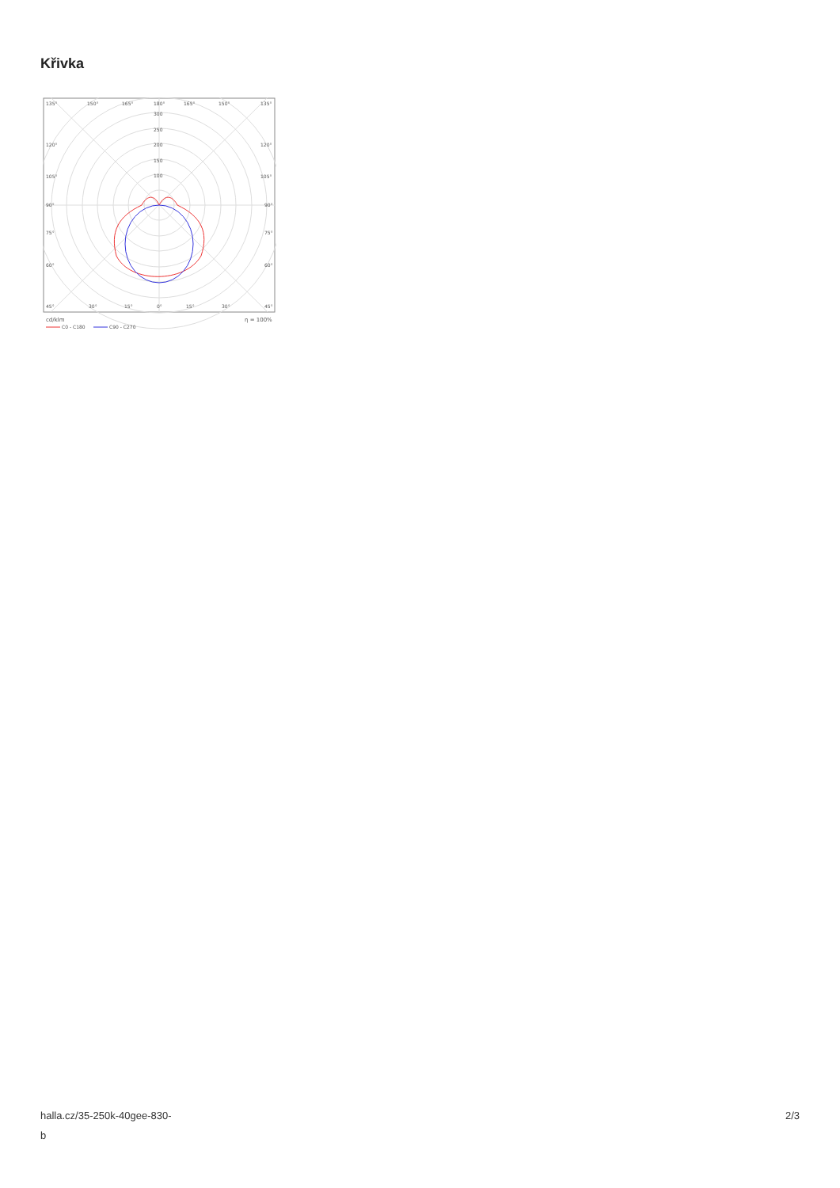Křivka
135°
150°
165°
180°
165°
150°
135°
300
250
200
150
100
120°
120°
105°
105°
90°
90°
75°
75°
60°
60°
45°
30°
15°
0°
15°
30°
45°
cd/klm
η = 100%
C0 - C180
C90 - C270
halla.cz/35-250k-40gee-830-
b
2/3